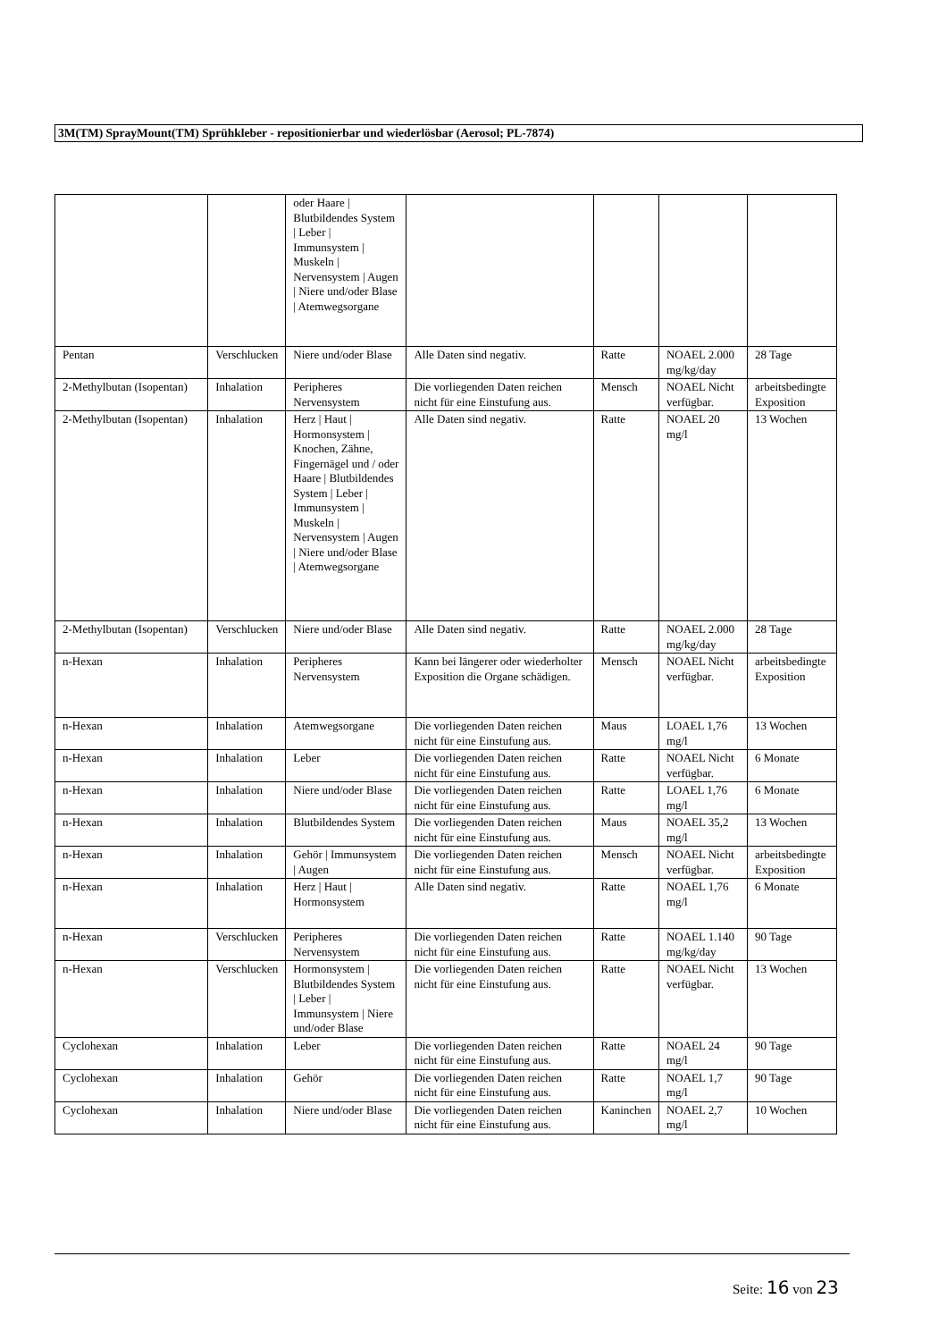3M(TM) SprayMount(TM) Sprühkleber - repositionierbar und wiederlösbar (Aerosol; PL-7874)
| | | oder Haare / Blutbildendes System / Leber / Immunsystem / Muskeln / Nervensystem / Augen / Niere und/oder Blase / Atemwegsorgane | | | | |
| Pentan | Verschlucken | Niere und/oder Blase | Alle Daten sind negativ. | Ratte | NOAEL 2.000 mg/kg/day | 28 Tage |
| 2-Methylbutan (Isopentan) | Inhalation | Peripheres Nervensystem | Die vorliegenden Daten reichen nicht für eine Einstufung aus. | Mensch | NOAEL Nicht verfügbar. | arbeitsbedingte Exposition |
| 2-Methylbutan (Isopentan) | Inhalation | Herz / Haut / Hormonsystem / Knochen, Zähne, Fingernägel und / oder Haare / Blutbildendes System / Leber / Immunsystem / Muskeln / Nervensystem / Augen / Niere und/oder Blase / Atemwegsorgane | Alle Daten sind negativ. | Ratte | NOAEL 20 mg/l | 13 Wochen |
| 2-Methylbutan (Isopentan) | Verschlucken | Niere und/oder Blase | Alle Daten sind negativ. | Ratte | NOAEL 2.000 mg/kg/day | 28 Tage |
| n-Hexan | Inhalation | Peripheres Nervensystem | Kann bei längerer oder wiederholter Exposition die Organe schädigen. | Mensch | NOAEL Nicht verfügbar. | arbeitsbedingte Exposition |
| n-Hexan | Inhalation | Atemwegsorgane | Die vorliegenden Daten reichen nicht für eine Einstufung aus. | Maus | LOAEL 1,76 mg/l | 13 Wochen |
| n-Hexan | Inhalation | Leber | Die vorliegenden Daten reichen nicht für eine Einstufung aus. | Ratte | NOAEL Nicht verfügbar. | 6 Monate |
| n-Hexan | Inhalation | Niere und/oder Blase | Die vorliegenden Daten reichen nicht für eine Einstufung aus. | Ratte | LOAEL 1,76 mg/l | 6 Monate |
| n-Hexan | Inhalation | Blutbildendes System | Die vorliegenden Daten reichen nicht für eine Einstufung aus. | Maus | NOAEL 35,2 mg/l | 13 Wochen |
| n-Hexan | Inhalation | Gehör / Immunsystem / Augen | Die vorliegenden Daten reichen nicht für eine Einstufung aus. | Mensch | NOAEL Nicht verfügbar. | arbeitsbedingte Exposition |
| n-Hexan | Inhalation | Herz / Haut / Hormonsystem | Alle Daten sind negativ. | Ratte | NOAEL 1,76 mg/l | 6 Monate |
| n-Hexan | Verschlucken | Peripheres Nervensystem | Die vorliegenden Daten reichen nicht für eine Einstufung aus. | Ratte | NOAEL 1.140 mg/kg/day | 90 Tage |
| n-Hexan | Verschlucken | Hormonsystem / Blutbildendes System / Leber / Immunsystem / Niere und/oder Blase | Die vorliegenden Daten reichen nicht für eine Einstufung aus. | Ratte | NOAEL Nicht verfügbar. | 13 Wochen |
| Cyclohexan | Inhalation | Leber | Die vorliegenden Daten reichen nicht für eine Einstufung aus. | Ratte | NOAEL 24 mg/l | 90 Tage |
| Cyclohexan | Inhalation | Gehör | Die vorliegenden Daten reichen nicht für eine Einstufung aus. | Ratte | NOAEL 1,7 mg/l | 90 Tage |
| Cyclohexan | Inhalation | Niere und/oder Blase | Die vorliegenden Daten reichen nicht für eine Einstufung aus. | Kaninchen | NOAEL 2,7 mg/l | 10 Wochen |
Seite: 16 von 23